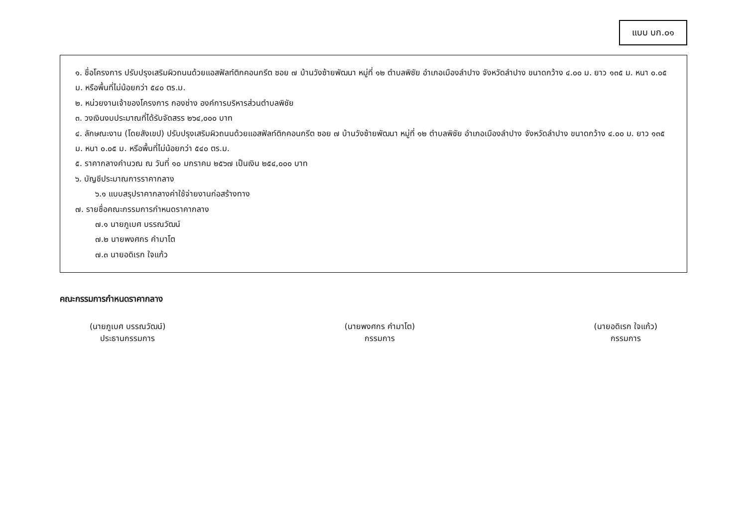แบบ บก.๐๑
๑. ชื่อโครงการ ปรับปรุงเสริมผิวถนนด้วยแอสฟัลท์ติกคอนกรีต ซอย ๗ บ้านวังซ้ายพัฒนา หมู่ที่ ๑๒ ตำบลพิชัย อำเภอเมืองลำปาง จังหวัดลำปาง ขนาดกว้าง ๔.๐๐ ม. ยาว ๑๓๕ ม. หนา ๐.๐๕ ม. หรือพื้นที่ไม่น้อยกว่า ๕๔๐ ตร.ม.
๒. หน่วยงานเจ้าของโครงการ กองช่าง องค์การบริหารส่วนตำบลพิชัย
๓. วงเงินงบประมาณที่ได้รับจัดสรร ๒๖๔,๐๐๐ บาท
๔. ลักษณะงาน (โดยสังเขป) ปรับปรุงเสริมผิวถนนด้วยแอสฟัลท์ติกคอนกรีต ซอย ๗ บ้านวังซ้ายพัฒนา หมู่ที่ ๑๒ ตำบลพิชัย อำเภอเมืองลำปาง จังหวัดลำปาง ขนาดกว้าง ๔.๐๐ ม. ยาว ๑๓๕ ม. หนา ๐.๐๕ ม. หรือพื้นที่ไม่น้อยกว่า ๕๔๐ ตร.ม.
๕. ราคากลางคำนวณ ณ วันที่ ๑๐ มกราคม ๒๕๖๗ เป็นเงิน ๒๕๔,๐๐๐ บาท
๖. บัญชีประมาณการราคากลาง
๖.๑ แบบสรุปราคากลางค่าใช้จ่ายงานก่อสร้างทาง
๗. รายชื่อคณะกรรมการกำหนดราคากลาง
๗.๑ นายภูเบศ บรรณวัฒน์
๗.๒ นายพงศกร คำมาโต
๗.๓ นายอดิเรก ใจแก้ว
คณะกรรมการกำหนดราคากลาง
(นายภูเบศ บรรณวัฒน์)
ประธานกรรมการ
(นายพงศกร คำมาโต)
กรรมการ
(นายอดิเรก ใจแก้ว)
กรรมการ